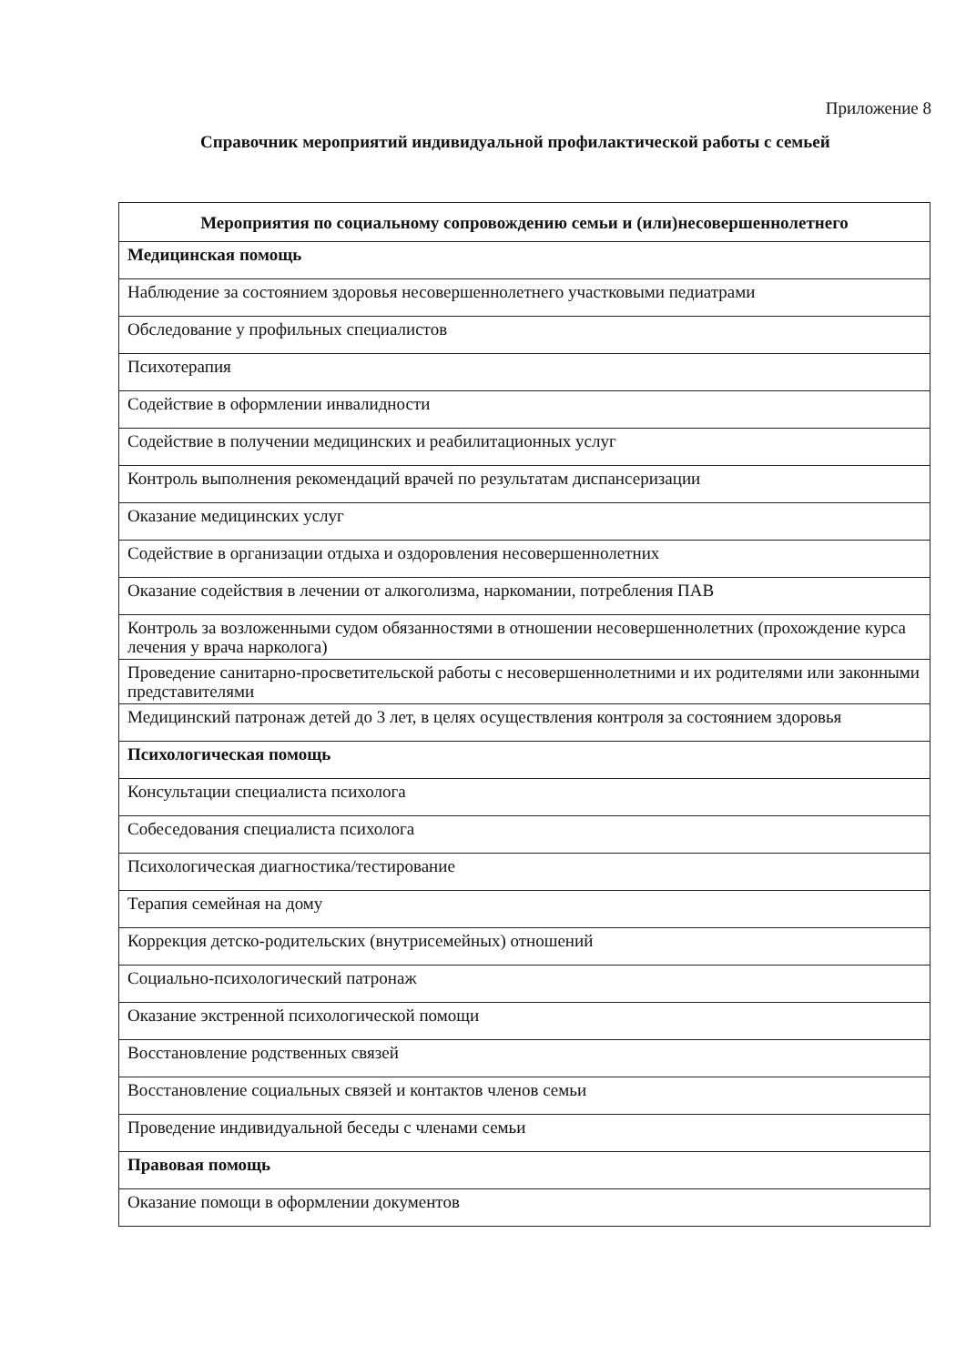Приложение 8
Справочник мероприятий индивидуальной профилактической работы с семьей
| Мероприятия по социальному сопровождению семьи и (или)несовершеннолетнего |
| --- |
| Медицинская помощь |
| Наблюдение за состоянием здоровья несовершеннолетнего участковыми педиатрами |
| Обследование у профильных специалистов |
| Психотерапия |
| Содействие в оформлении инвалидности |
| Содействие в получении медицинских и реабилитационных услуг |
| Контроль выполнения рекомендаций врачей по результатам диспансеризации |
| Оказание медицинских услуг |
| Содействие в организации отдыха и оздоровления несовершеннолетних |
| Оказание содействия в лечении от алкоголизма, наркомании, потребления ПАВ |
| Контроль за возложенными судом обязанностями в отношении несовершеннолетних (прохождение курса лечения у врача нарколога) |
| Проведение санитарно-просветительской работы с несовершеннолетними и их родителями или законными представителями |
| Медицинский патронаж детей до 3 лет, в целях осуществления контроля за состоянием здоровья |
| Психологическая помощь |
| Консультации специалиста психолога |
| Собеседования специалиста психолога |
| Психологическая диагностика/тестирование |
| Терапия семейная на дому |
| Коррекция детско-родительских (внутрисемейных) отношений |
| Социально-психологический патронаж |
| Оказание экстренной психологической помощи |
| Восстановление родственных связей |
| Восстановление социальных связей и контактов членов семьи |
| Проведение индивидуальной беседы с членами семьи |
| Правовая помощь |
| Оказание помощи в оформлении документов |